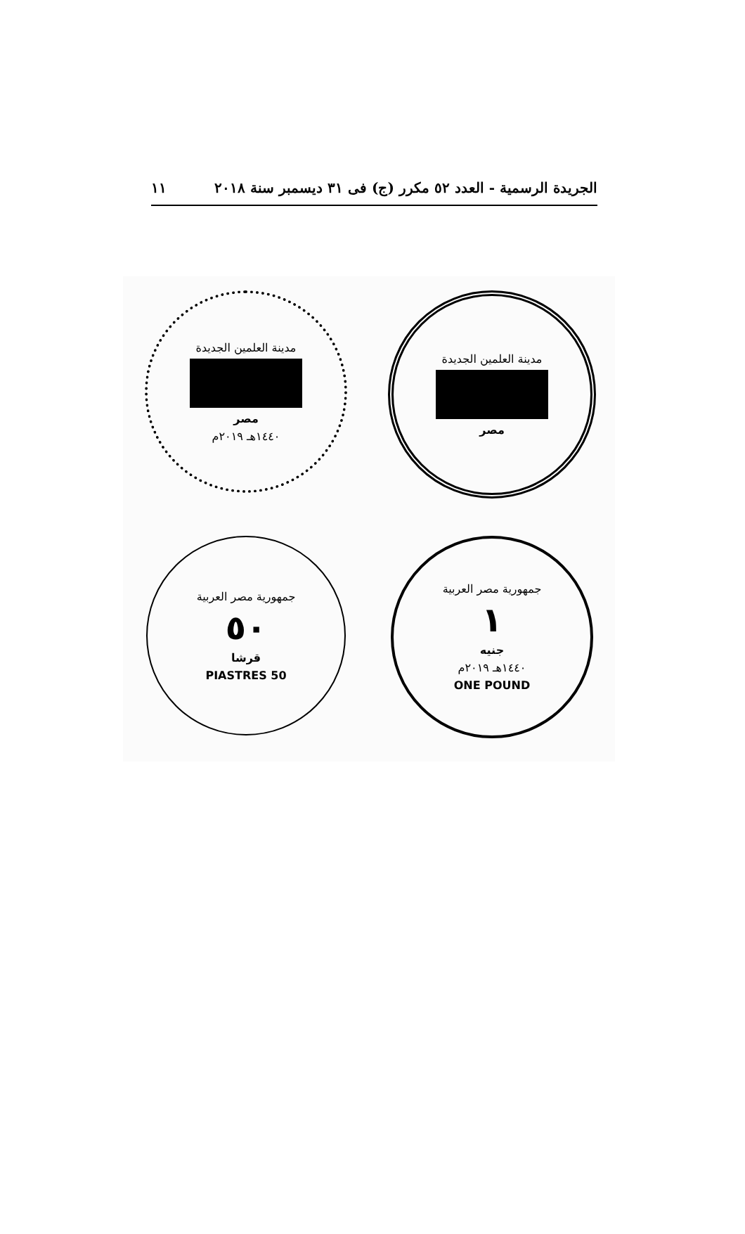الجريدة الرسمية - العدد ٥٢ مكرر (ج) فى ٣١ ديسمبر سنة ٢٠١٨ ١١
مدينة العلمين الجديدة
مصر
مدينة العلمين الجديدة
مصر
١٤٤٠هـ ٢٠١٩م
جمهورية مصر العربية
١
جنيه
١٤٤٠هـ ٢٠١٩م
ONE POUND
جمهورية مصر العربية
٥٠
قرشا
50 PIASTRES